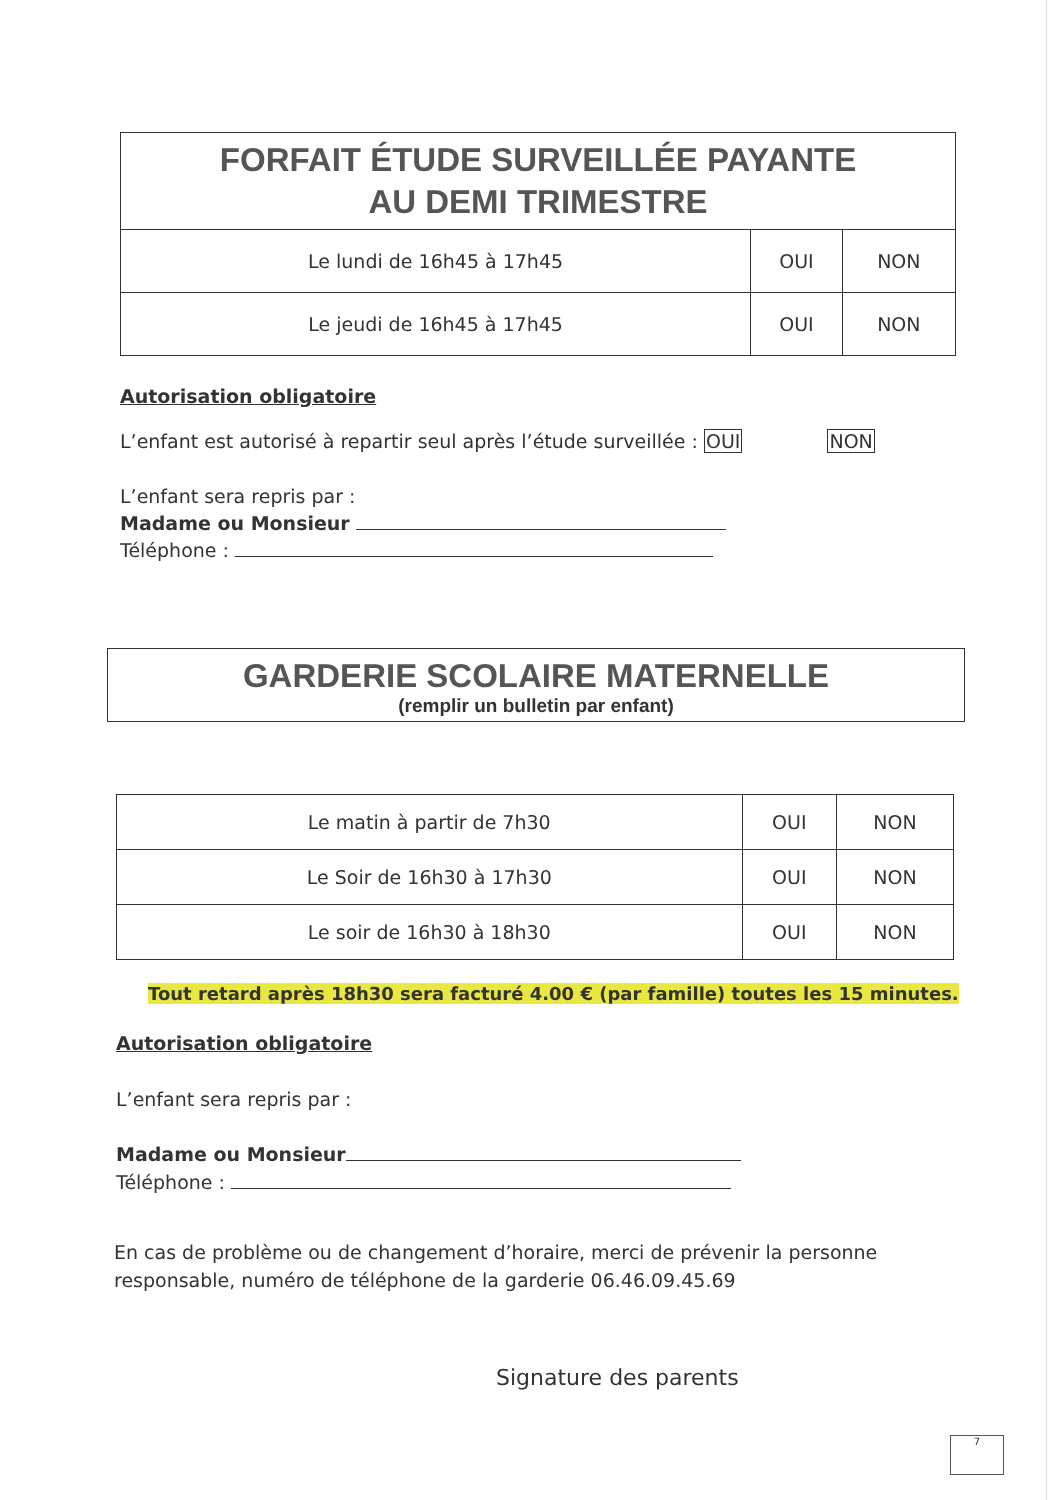| FORFAIT ÉTUDE SURVEILLÉE PAYANTE AU DEMI TRIMESTRE | | |
| --- | --- | --- |
| Le lundi de 16h45 à 17h45 | OUI | NON |
| Le jeudi de 16h45 à 17h45 | OUI | NON |
Autorisation obligatoire
L’enfant est autorisé à repartir seul après l’étude surveillée : OUI NON
L’enfant sera repris par :
Madame ou Monsieur
Téléphone :
GARDERIE SCOLAIRE MATERNELLE
(remplir un bulletin par enfant)
| Le matin à partir de 7h30 | OUI | NON |
| Le Soir de 16h30 à 17h30 | OUI | NON |
| Le soir de 16h30 à 18h30 | OUI | NON |
Tout retard après 18h30 sera facturé 4.00 € (par famille) toutes les 15 minutes.
Autorisation obligatoire
L’enfant sera repris par :
Madame ou Monsieur
Téléphone :
En cas de problème ou de changement d’horaire, merci de prévenir la personne responsable, numéro de téléphone de la garderie 06.46.09.45.69
Signature des parents
7